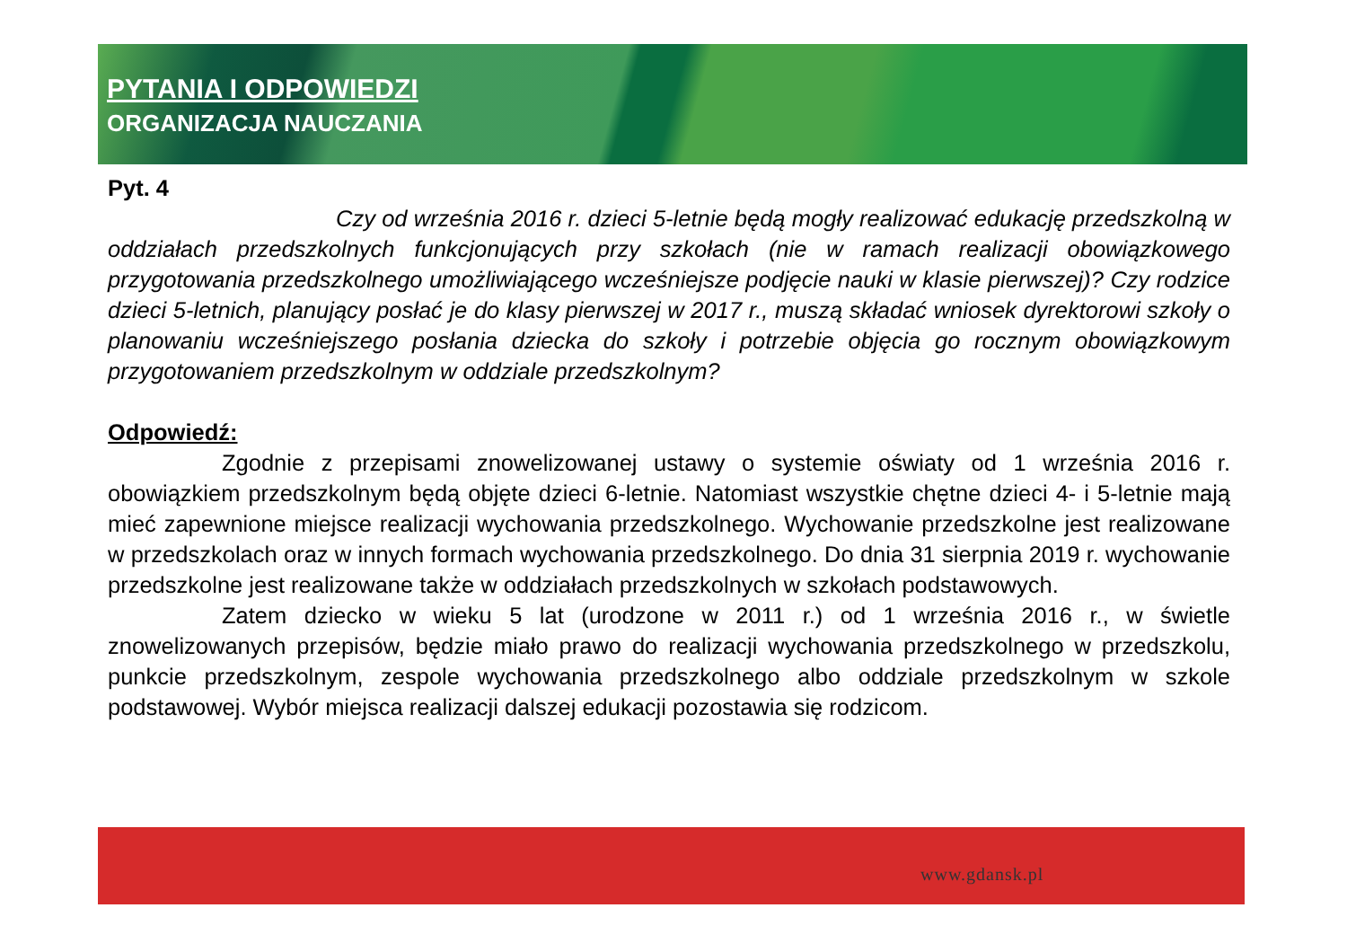PYTANIA I ODPOWIEDZI
ORGANIZACJA NAUCZANIA
Pyt. 4
Czy od września 2016 r. dzieci 5-letnie będą mogły realizować edukację przedszkolną w oddziałach przedszkolnych funkcjonujących przy szkołach (nie w ramach realizacji obowiązkowego przygotowania przedszkolnego umożliwiającego wcześniejsze podjęcie nauki w klasie pierwszej)? Czy rodzice dzieci 5-letnich, planujący posłać je do klasy pierwszej w 2017 r., muszą składać wniosek dyrektorowi szkoły o planowaniu wcześniejszego posłania dziecka do szkoły i potrzebie objęcia go rocznym obowiązkowym przygotowaniem przedszkolnym w oddziale przedszkolnym?
Odpowiedź:
Zgodnie z przepisami znowelizowanej ustawy o systemie oświaty od 1 września 2016 r. obowiązkiem przedszkolnym będą objęte dzieci 6-letnie. Natomiast wszystkie chętne dzieci 4- i 5-letnie mają mieć zapewnione miejsce realizacji wychowania przedszkolnego. Wychowanie przedszkolne jest realizowane w przedszkolach oraz w innych formach wychowania przedszkolnego. Do dnia 31 sierpnia 2019 r. wychowanie przedszkolne jest realizowane także w oddziałach przedszkolnych w szkołach podstawowych.
Zatem dziecko w wieku 5 lat (urodzone w 2011 r.) od 1 września 2016 r., w świetle znowelizowanych przepisów, będzie miało prawo do realizacji wychowania przedszkolnego w przedszkolu, punkcie przedszkolnym, zespole wychowania przedszkolnego albo oddziale przedszkolnym w szkole podstawowej. Wybór miejsca realizacji dalszej edukacji pozostawia się rodzicom.
www.gdansk.pl